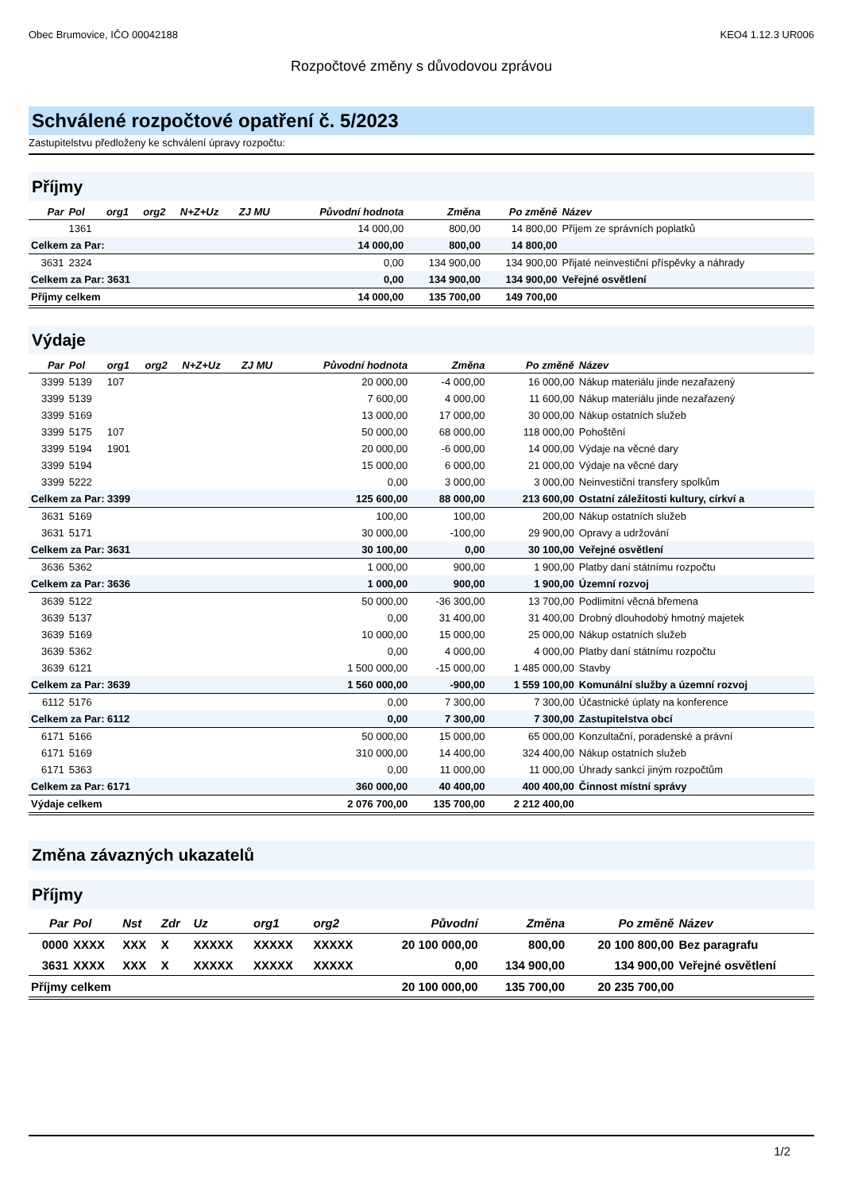Obec Brumovice, IČO 00042188 KEO4 1.12.3 UR006
Rozpočtové změny s důvodovou zprávou
Schválené rozpočtové opatření č. 5/2023
Zastupitelstvu předloženy ke schválení úpravy rozpočtu:
Příjmy
| Par | Pol | org1 | org2 | N+Z+Uz | ZJ MU | Původní hodnota | Změna | Po změně | Název |
| --- | --- | --- | --- | --- | --- | --- | --- | --- | --- |
| | 1361 | | | | | 14 000,00 | 800,00 | 14 800,00 | Příjem ze správních poplatků |
| Celkem za Par: | | | | | | 14 000,00 | 800,00 | 14 800,00 | |
| 3631 | 2324 | | | | | 0,00 | 134 900,00 | 134 900,00 | Přijaté neinvestiční příspěvky a náhrady |
| Celkem za Par: 3631 | | | | | | 0,00 | 134 900,00 | 134 900,00 | Veřejné osvětlení |
| Příjmy celkem | | | | | | 14 000,00 | 135 700,00 | 149 700,00 | |
Výdaje
| Par | Pol | org1 | org2 | N+Z+Uz | ZJ MU | Původní hodnota | Změna | Po změně | Název |
| --- | --- | --- | --- | --- | --- | --- | --- | --- | --- |
| 3399 | 5139 | 107 | | | | 20 000,00 | -4 000,00 | 16 000,00 | Nákup materiálu jinde nezařazený |
| 3399 | 5139 | | | | | 7 600,00 | 4 000,00 | 11 600,00 | Nákup materiálu jinde nezařazený |
| 3399 | 5169 | | | | | 13 000,00 | 17 000,00 | 30 000,00 | Nákup ostatních služeb |
| 3399 | 5175 | 107 | | | | 50 000,00 | 68 000,00 | 118 000,00 | Pohoštění |
| 3399 | 5194 | 1901 | | | | 20 000,00 | -6 000,00 | 14 000,00 | Výdaje na věcné dary |
| 3399 | 5194 | | | | | 15 000,00 | 6 000,00 | 21 000,00 | Výdaje na věcné dary |
| 3399 | 5222 | | | | | 0,00 | 3 000,00 | 3 000,00 | Neinvestiční transfery spolkům |
| Celkem za Par: 3399 | | | | | | 125 600,00 | 88 000,00 | 213 600,00 | Ostatní záležitosti kultury, církví a |
| 3631 | 5169 | | | | | 100,00 | 100,00 | 200,00 | Nákup ostatních služeb |
| 3631 | 5171 | | | | | 30 000,00 | -100,00 | 29 900,00 | Opravy a udržování |
| Celkem za Par: 3631 | | | | | | 30 100,00 | 0,00 | 30 100,00 | Veřejné osvětlení |
| 3636 | 5362 | | | | | 1 000,00 | 900,00 | 1 900,00 | Platby daní státnímu rozpočtu |
| Celkem za Par: 3636 | | | | | | 1 000,00 | 900,00 | 1 900,00 | Územní rozvoj |
| 3639 | 5122 | | | | | 50 000,00 | -36 300,00 | 13 700,00 | Podlimitní věcná břemena |
| 3639 | 5137 | | | | | 0,00 | 31 400,00 | 31 400,00 | Drobný dlouhodobý hmotný majetek |
| 3639 | 5169 | | | | | 10 000,00 | 15 000,00 | 25 000,00 | Nákup ostatních služeb |
| 3639 | 5362 | | | | | 0,00 | 4 000,00 | 4 000,00 | Platby daní státnímu rozpočtu |
| 3639 | 6121 | | | | | 1 500 000,00 | -15 000,00 | 1 485 000,00 | Stavby |
| Celkem za Par: 3639 | | | | | | 1 560 000,00 | -900,00 | 1 559 100,00 | Komunální služby a územní rozvoj |
| 6112 | 5176 | | | | | 0,00 | 7 300,00 | 7 300,00 | Účastnické úplaty na konference |
| Celkem za Par: 6112 | | | | | | 0,00 | 7 300,00 | 7 300,00 | Zastupitelstva obcí |
| 6171 | 5166 | | | | | 50 000,00 | 15 000,00 | 65 000,00 | Konzultační, poradenské a právní |
| 6171 | 5169 | | | | | 310 000,00 | 14 400,00 | 324 400,00 | Nákup ostatních služeb |
| 6171 | 5363 | | | | | 0,00 | 11 000,00 | 11 000,00 | Úhrady sankcí jiným rozpočtům |
| Celkem za Par: 6171 | | | | | | 360 000,00 | 40 400,00 | 400 400,00 | Činnost místní správy |
| Výdaje celkem | | | | | | 2 076 700,00 | 135 700,00 | 2 212 400,00 | |
Změna závazných ukazatelů
Příjmy
| Par | Pol | Nst | Zdr | Uz | org1 | org2 | Původní | Změna | Po změně | Název |
| --- | --- | --- | --- | --- | --- | --- | --- | --- | --- | --- |
| 0000 | XXXX | XXX | X | XXXXX | XXXXX | XXXXX | 20 100 000,00 | 800,00 | 20 100 800,00 | Bez paragrafu |
| 3631 | XXXX | XXX | X | XXXXX | XXXXX | XXXXX | 0,00 | 134 900,00 | 134 900,00 | Veřejné osvětlení |
| Příjmy celkem | | | | | | | 20 100 000,00 | 135 700,00 | 20 235 700,00 | |
1/2